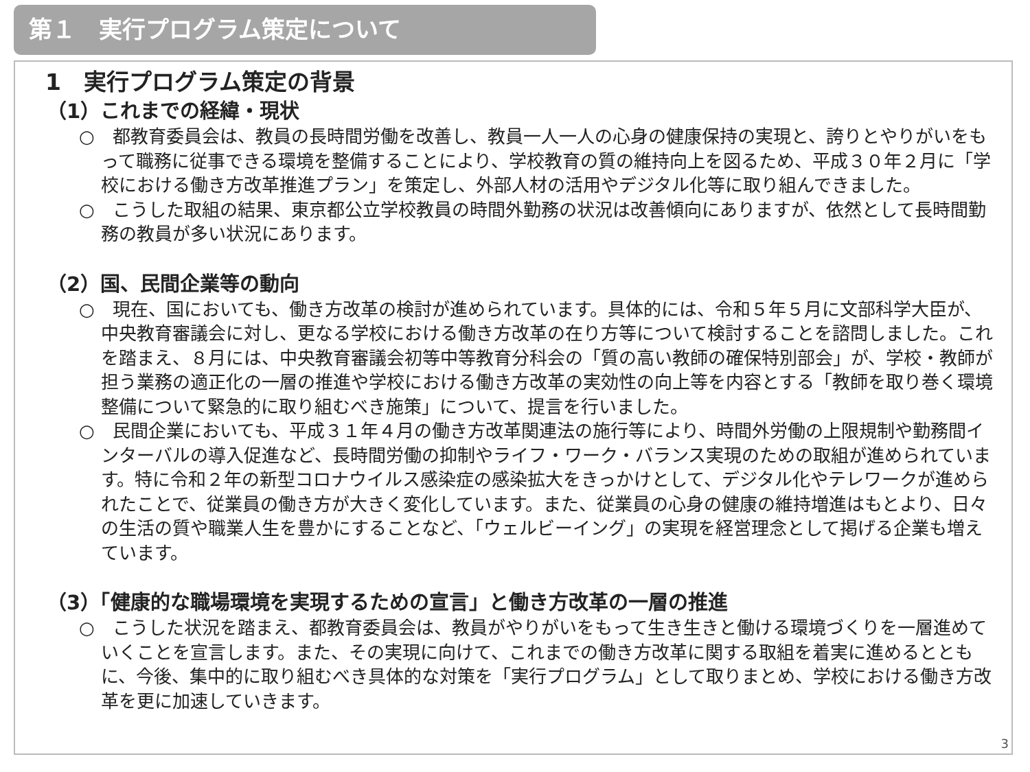第１　実行プログラム策定について
1　実行プログラム策定の背景
（1）これまでの経緯・現状
○　都教育委員会は、教員の長時間労働を改善し、教員一人一人の心身の健康保持の実現と、誇りとやりがいをもって職務に従事できる環境を整備することにより、学校教育の質の維持向上を図るため、平成３０年２月に「学校における働き方改革推進プラン」を策定し、外部人材の活用やデジタル化等に取り組んできました。
○　こうした取組の結果、東京都公立学校教員の時間外勤務の状況は改善傾向にありますが、依然として長時間勤務の教員が多い状況にあります。
（2）国、民間企業等の動向
○　現在、国においても、働き方改革の検討が進められています。具体的には、令和５年５月に文部科学大臣が、中央教育審議会に対し、更なる学校における働き方改革の在り方等について検討することを諮問しました。これを踏まえ、８月には、中央教育審議会初等中等教育分科会の「質の高い教師の確保特別部会」が、学校・教師が担う業務の適正化の一層の推進や学校における働き方改革の実効性の向上等を内容とする「教師を取り巻く環境整備について緊急的に取り組むべき施策」について、提言を行いました。
○　民間企業においても、平成３１年４月の働き方改革関連法の施行等により、時間外労働の上限規制や勤務間インターバルの導入促進など、長時間労働の抑制やライフ・ワーク・バランス実現のための取組が進められています。特に令和２年の新型コロナウイルス感染症の感染拡大をきっかけとして、デジタル化やテレワークが進められたことで、従業員の働き方が大きく変化しています。また、従業員の心身の健康の維持増進はもとより、日々の生活の質や職業人生を豊かにすることなど、「ウェルビーイング」の実現を経営理念として掲げる企業も増えています。
（3）「健康的な職場環境を実現するための宣言」と働き方改革の一層の推進
○　こうした状況を踏まえ、都教育委員会は、教員がやりがいをもって生き生きと働ける環境づくりを一層進めていくことを宣言します。また、その実現に向けて、これまでの働き方改革に関する取組を着実に進めるとともに、今後、集中的に取り組むべき具体的な対策を「実行プログラム」として取りまとめ、学校における働き方改革を更に加速していきます。
3